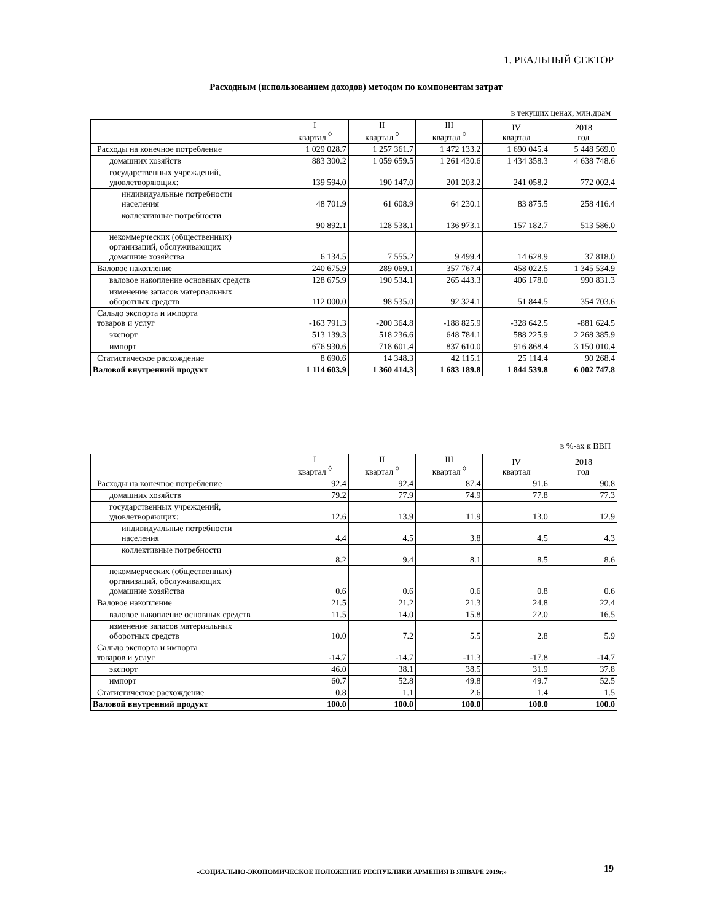1. РЕАЛЬНЫЙ СЕКТОР
Расходным (использованием доходов) методом по компонентам затрат
в текущих ценах, млн.драм
| | I квартал <sup>◊</sup> | II квартал <sup>◊</sup> | III квартал <sup>◊</sup> | IV квартал | 2018 год |
| --- | --- | --- | --- | --- | --- |
| Расходы на конечное потребление | 1 029 028.7 | 1 257 361.7 | 1 472 133.2 | 1 690 045.4 | 5 448 569.0 |
| домашних хозяйств | 883 300.2 | 1 059 659.5 | 1 261 430.6 | 1 434 358.3 | 4 638 748.6 |
| государственных учреждений, удовлетворяющих: | 139 594.0 | 190 147.0 | 201 203.2 | 241 058.2 | 772 002.4 |
| индивидуальные потребности населения | 48 701.9 | 61 608.9 | 64 230.1 | 83 875.5 | 258 416.4 |
| коллективные потребности | 90 892.1 | 128 538.1 | 136 973.1 | 157 182.7 | 513 586.0 |
| некоммерческих (общественных) организаций, обслуживающих домашние хозяйства | 6 134.5 | 7 555.2 | 9 499.4 | 14 628.9 | 37 818.0 |
| Валовое накопление | 240 675.9 | 289 069.1 | 357 767.4 | 458 022.5 | 1 345 534.9 |
| валовое накопление основных средств | 128 675.9 | 190 534.1 | 265 443.3 | 406 178.0 | 990 831.3 |
| изменение запасов материальных оборотных средств | 112 000.0 | 98 535.0 | 92 324.1 | 51 844.5 | 354 703.6 |
| Сальдо экспорта и импорта товаров и услуг | -163 791.3 | -200 364.8 | -188 825.9 | -328 642.5 | -881 624.5 |
| экспорт | 513 139.3 | 518 236.6 | 648 784.1 | 588 225.9 | 2 268 385.9 |
| импорт | 676 930.6 | 718 601.4 | 837 610.0 | 916 868.4 | 3 150 010.4 |
| Статистическое расхождение | 8 690.6 | 14 348.3 | 42 115.1 | 25 114.4 | 90 268.4 |
| Валовой внутренний продукт | 1 114 603.9 | 1 360 414.3 | 1 683 189.8 | 1 844 539.8 | 6 002 747.8 |
в %-ах к ВВП
| | I квартал <sup>◊</sup> | II квартал <sup>◊</sup> | III квартал <sup>◊</sup> | IV квартал | 2018 год |
| --- | --- | --- | --- | --- | --- |
| Расходы на конечное потребление | 92.4 | 92.4 | 87.4 | 91.6 | 90.8 |
| домашних хозяйств | 79.2 | 77.9 | 74.9 | 77.8 | 77.3 |
| государственных учреждений, удовлетворяющих: | 12.6 | 13.9 | 11.9 | 13.0 | 12.9 |
| индивидуальные потребности населения | 4.4 | 4.5 | 3.8 | 4.5 | 4.3 |
| коллективные потребности | 8.2 | 9.4 | 8.1 | 8.5 | 8.6 |
| некоммерческих (общественных) организаций, обслуживающих домашние хозяйства | 0.6 | 0.6 | 0.6 | 0.8 | 0.6 |
| Валовое накопление | 21.5 | 21.2 | 21.3 | 24.8 | 22.4 |
| валовое накопление основных средств | 11.5 | 14.0 | 15.8 | 22.0 | 16.5 |
| изменение запасов материальных оборотных средств | 10.0 | 7.2 | 5.5 | 2.8 | 5.9 |
| Сальдо экспорта и импорта товаров и услуг | -14.7 | -14.7 | -11.3 | -17.8 | -14.7 |
| экспорт | 46.0 | 38.1 | 38.5 | 31.9 | 37.8 |
| импорт | 60.7 | 52.8 | 49.8 | 49.7 | 52.5 |
| Статистическое расхождение | 0.8 | 1.1 | 2.6 | 1.4 | 1.5 |
| Валовой внутренний продукт | 100.0 | 100.0 | 100.0 | 100.0 | 100.0 |
«СОЦИАЛЬНО-ЭКОНОМИЧЕСКОЕ ПОЛОЖЕНИЕ РЕСПУБЛИКИ АРМЕНИЯ В ЯНВАРЕ 2019г.»
19